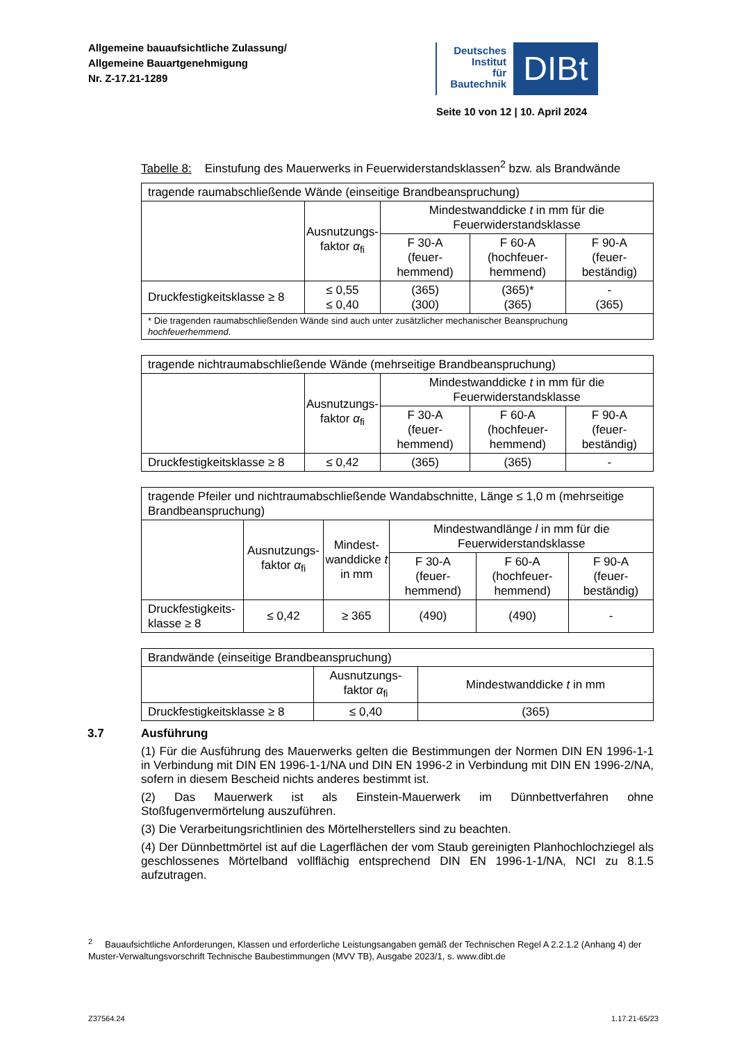Allgemeine bauaufsichtliche Zulassung/
Allgemeine Bauartgenehmigung
Nr. Z-17.21-1289
Deutsches
Institut
für
Bautechnik
DIBt
Seite 10 von 12 | 10. April 2024
Tabelle 8: Einstufung des Mauerwerks in Feuerwiderstandsklassen<sup>2</sup> bzw. als Brandwände
| tragende raumabschließende Wände (einseitige Brandbeanspruchung) | | | | |
| | Ausnutzungs- faktor α<sub>fi</sub> | Mindestwanddicke t in mm für die Feuerwiderstandsklasse | | |
| | | F 30-A (feuer- hemmend) | F 60-A (hochfeuer- hemmend) | F 90-A (feuer- beständig) |
| Druckfestigkeitsklasse ≥ 8 | ≤ 0,55 ≤ 0,40 | (365) (300) | (365)* (365) | - (365) |
| * Die tragenden raumabschließenden Wände sind auch unter zusätzlicher mechanischer Beanspruchung hochfeuerhemmend . | | | | |
| tragende nichtraumabschließende Wände (mehrseitige Brandbeanspruchung) | | | | |
| | Ausnutzungs- faktor α<sub>fi</sub> | Mindestwanddicke t in mm für die Feuerwiderstandsklasse | | |
| | | F 30-A (feuer- hemmend) | F 60-A (hochfeuer- hemmend) | F 90-A (feuer- beständig) |
| Druckfestigkeitsklasse ≥ 8 | ≤ 0,42 | (365) | (365) | - |
| tragende Pfeiler und nichtraumabschließende Wandabschnitte, Länge ≤ 1,0 m (mehrseitige Brandbeanspruchung) | | | | | |
| | Ausnutzungs- faktor α<sub>fi</sub> | Mindest- wanddicke t in mm | Mindestwandlänge l in mm für die Feuerwiderstandsklasse | | |
| | | | F 30-A (feuer- hemmend) | F 60-A (hochfeuer- hemmend) | F 90-A (feuer- beständig) |
| Druckfestigkeits- klasse ≥ 8 | ≤ 0,42 | ≥ 365 | (490) | (490) | - |
| Brandwände (einseitige Brandbeanspruchung) | | |
| | Ausnutzungs- faktor α<sub>fi</sub> | Mindestwanddicke t in mm |
| Druckfestigkeitsklasse ≥ 8 | ≤ 0,40 | (365) |
3.7 Ausführung
(1) Für die Ausführung des Mauerwerks gelten die Bestimmungen der Normen DIN EN 1996-1-1 in Verbindung mit DIN EN 1996-1-1/NA und DIN EN 1996-2 in Verbindung mit DIN EN 1996-2/NA, sofern in diesem Bescheid nichts anderes bestimmt ist.
(2) Das Mauerwerk ist als Einstein-Mauerwerk im Dünnbettverfahren ohne Stoßfugenvermörtelung auszuführen.
(3) Die Verarbeitungsrichtlinien des Mörtelherstellers sind zu beachten.
(4) Der Dünnbettmörtel ist auf die Lagerflächen der vom Staub gereinigten Planhochlochziegel als geschlossenes Mörtelband vollflächig entsprechend DIN EN 1996-1-1/NA, NCI zu 8.1.5 aufzutragen.
<sup>2</sup> Bauaufsichtliche Anforderungen, Klassen und erforderliche Leistungsangaben gemäß der Technischen Regel A 2.2.1.2 (Anhang 4) der Muster-Verwaltungsvorschrift Technische Baubestimmungen (MVV TB), Ausgabe 2023/1, s. www.dibt.de
Z37564.24 1.17.21-65/23